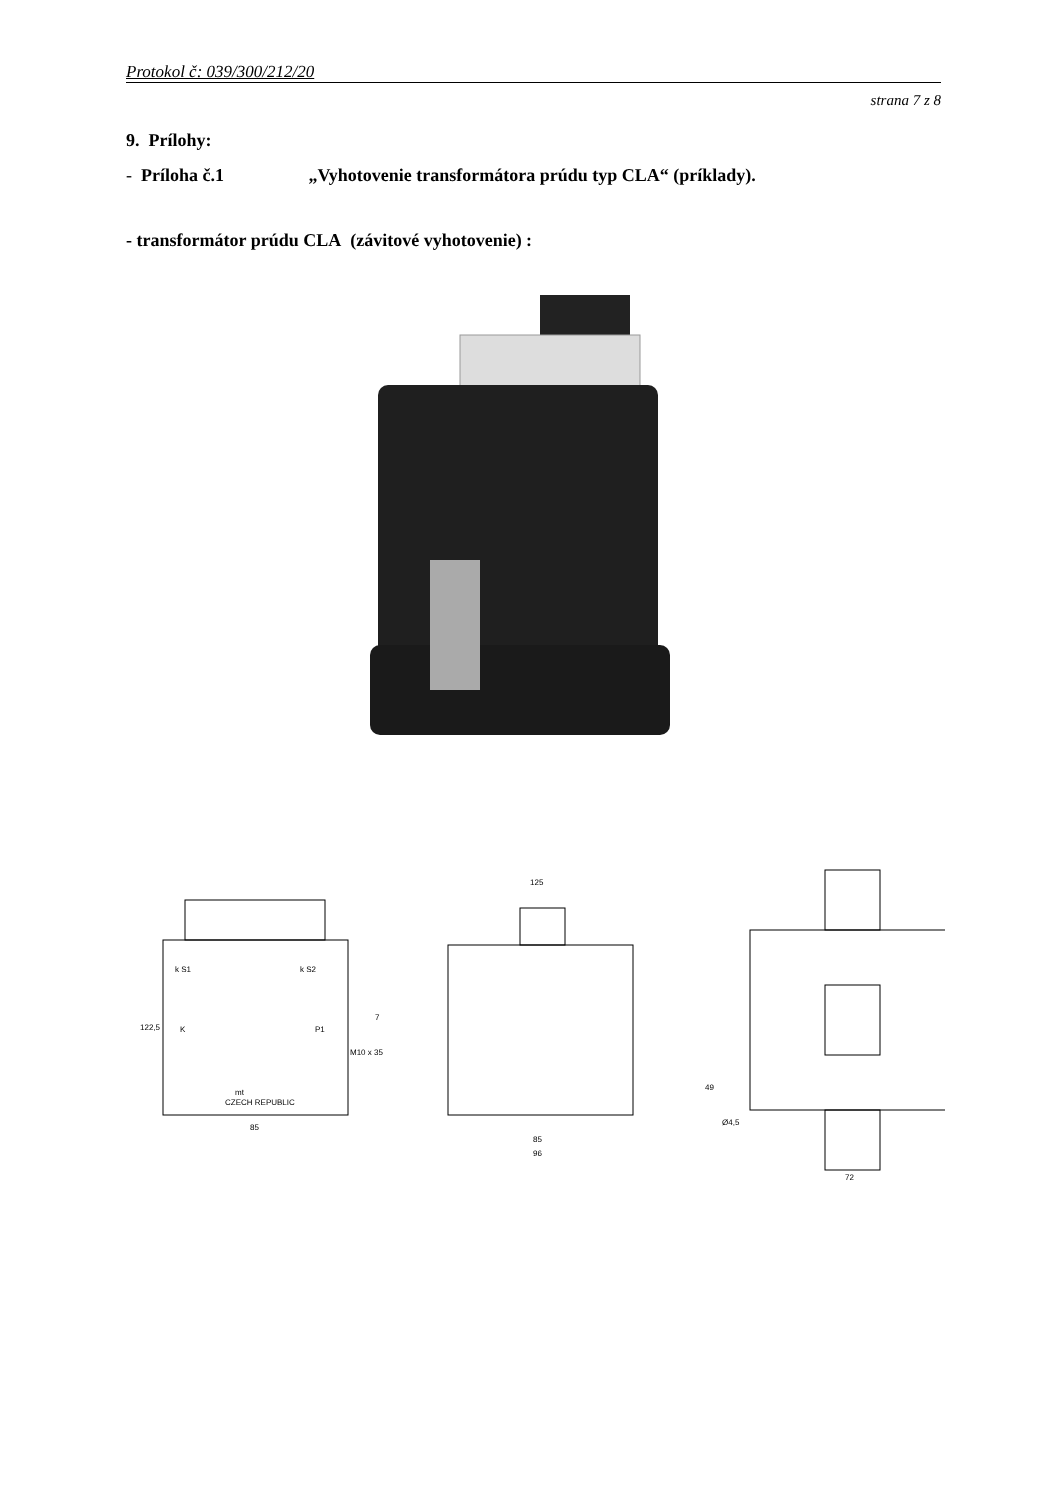Protokol č: 039/300/212/20
strana 7 z 8
9. Prílohy:
- Príloha č.1 „Vyhotovenie transformátora prúdu typ CLA“ (príklady).
- transformátor prúdu CLA (závitové vyhotovenie) :
85
125
85
96
M10 x 35
7
49
Ø4,5
122,5
72
k S1
k S2
K
P1
mt
CZECH REPUBLIC